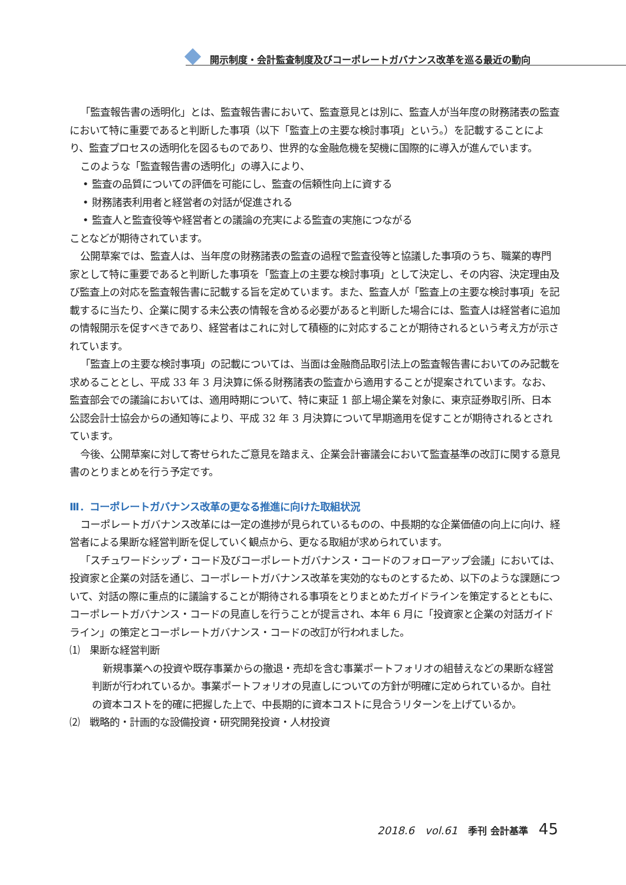開示制度・会計監査制度及びコーポレートガバナンス改革を巡る最近の動向
「監査報告書の透明化」とは、監査報告書において、監査意見とは別に、監査人が当年度の財務諸表の監査において特に重要であると判断した事項（以下「監査上の主要な検討事項」という。）を記載することにより、監査プロセスの透明化を図るものであり、世界的な金融危機を契機に国際的に導入が進んでいます。
このような「監査報告書の透明化」の導入により、
• 監査の品質についての評価を可能にし、監査の信頼性向上に資する
• 財務諸表利用者と経営者の対話が促進される
• 監査人と監査役等や経営者との議論の充実による監査の実施につながる
ことなどが期待されています。
公開草案では、監査人は、当年度の財務諸表の監査の過程で監査役等と協議した事項のうち、職業的専門家として特に重要であると判断した事項を「監査上の主要な検討事項」として決定し、その内容、決定理由及び監査上の対応を監査報告書に記載する旨を定めています。また、監査人が「監査上の主要な検討事項」を記載するに当たり、企業に関する未公表の情報を含める必要があると判断した場合には、監査人は経営者に追加の情報開示を促すべきであり、経営者はこれに対して積極的に対応することが期待されるという考え方が示されています。
「監査上の主要な検討事項」の記載については、当面は金融商品取引法上の監査報告書においてのみ記載を求めることとし、平成 33 年 3 月決算に係る財務諸表の監査から適用することが提案されています。なお、監査部会での議論においては、適用時期について、特に東証 1 部上場企業を対象に、東京証券取引所、日本公認会計士協会からの通知等により、平成 32 年 3 月決算について早期適用を促すことが期待されるとされています。
今後、公開草案に対して寄せられたご意見を踏まえ、企業会計審議会において監査基準の改訂に関する意見書のとりまとめを行う予定です。
Ⅲ．コーポレートガバナンス改革の更なる推進に向けた取組状況
コーポレートガバナンス改革には一定の進捗が見られているものの、中長期的な企業価値の向上に向け、経営者による果断な経営判断を促していく観点から、更なる取組が求められています。
「スチュワードシップ・コード及びコーポレートガバナンス・コードのフォローアップ会議」においては、投資家と企業の対話を通じ、コーポレートガバナンス改革を実効的なものとするため、以下のような課題について、対話の際に重点的に議論することが期待される事項をとりまとめたガイドラインを策定するとともに、コーポレートガバナンス・コードの見直しを行うことが提言され、本年 6 月に「投資家と企業の対話ガイドライン」の策定とコーポレートガバナンス・コードの改訂が行われました。
⑴　果断な経営判断
新規事業への投資や既存事業からの撤退・売却を含む事業ポートフォリオの組替えなどの果断な経営判断が行われているか。事業ポートフォリオの見直しについての方針が明確に定められているか。自社の資本コストを的確に把握した上で、中長期的に資本コストに見合うリターンを上げているか。
⑵　戦略的・計画的な設備投資・研究開発投資・人材投資
2018.6　vol.61　季刊 会計基準　45